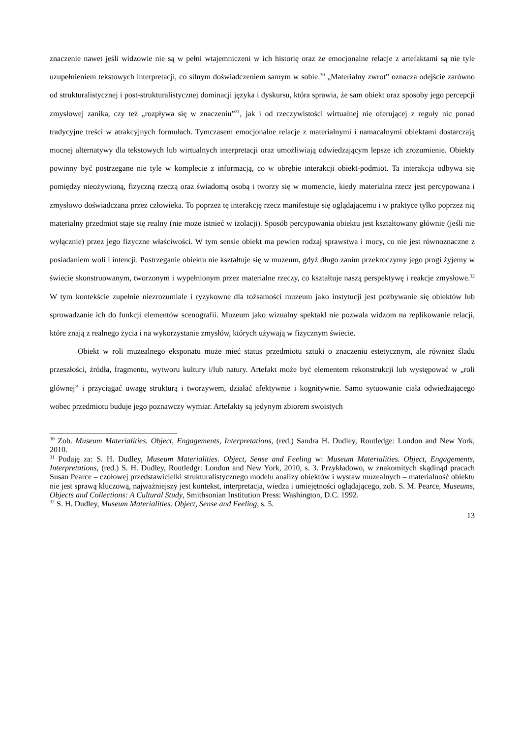znaczenie nawet jeśli widzowie nie są w pełni wtajemniczeni w ich historię oraz że emocjonalne relacje z artefaktami są nie tyle uzupełnieniem tekstowych interpretacji, co silnym doświadczeniem samym w sobie.<sup>30</sup> „Materialny zwrot” oznacza odejście zarówno od strukturalistycznej i post-strukturalistycznej dominacji języka i dyskursu, która sprawia, że sam obiekt oraz sposoby jego percepcji zmysłowej zanika, czy też „rozpływa się w znaczeniu”<sup>31</sup>, jak i od rzeczywistości wirtualnej nie oferującej z reguły nic ponad tradycyjne treści w atrakcyjnych formułach. Tymczasem emocjonalne relacje z materialnymi i namacalnymi obiektami dostarczają mocnej alternatywy dla tekstowych lub wirtualnych interpretacji oraz umożliwiają odwiedzającym lepsze ich zrozumienie. Obiekty powinny być postrzegane nie tyle w komplecie z informacją, co w obrębie interakcji obiekt-podmiot. Ta interakcja odbywa się pomiędzy nieożywioną, fizyczną rzeczą oraz świadomą osobą i tworzy się w momencie, kiedy materialna rzecz jest percypowana i zmysłowo doświadczana przez człowieka. To poprzez tę interakcję rzecz manifestuje się oglądającemu i w praktyce tylko poprzez nią materialny przedmiot staje się realny (nie może istnieć w izolacji). Sposób percypowania obiektu jest kształtowany głównie (jeśli nie wyłącznie) przez jego fizyczne właściwości. W tym sensie obiekt ma pewien rodzaj sprawstwa i mocy, co nie jest równoznaczne z posiadaniem woli i intencji. Postrzeganie obiektu nie kształtuje się w muzeum, gdyż długo zanim przekroczymy jego progi żyjemy w świecie skonstruowanym, tworzonym i wypełnionym przez materialne rzeczy, co kształtuje naszą perspektywę i reakcje zmysłowe.<sup>32</sup> W tym kontekście zupełnie niezrozumiale i ryzykowne dla tożsamości muzeum jako instytucji jest pozbywanie się obiektów lub sprowadzanie ich do funkcji elementów scenografii. Muzeum jako wizualny spektakl nie pozwala widzom na replikowanie relacji, które znają z realnego życia i na wykorzystanie zmysłów, których używają w fizycznym świecie.
Obiekt w roli muzealnego eksponatu może mieć status przedmiotu sztuki o znaczeniu estetycznym, ale również śladu przeszłości, źródła, fragmentu, wytworu kultury i/lub natury. Artefakt może być elementem rekonstrukcji lub występować w „roli głównej” i przyciągać uwagę strukturą i tworzywem, działać afektywnie i kognitywnie. Samo sytuowanie ciała odwiedzającego wobec przedmiotu buduje jego poznawczy wymiar. Artefakty są jedynym zbiorem swoistych
<sup>30</sup> Zob. Museum Materialities. Object, Engagements, Interpretations, (red.) Sandra H. Dudley, Routledge: London and New York, 2010.
<sup>31</sup> Podaję za: S. H. Dudley, Museum Materialities. Object, Sense and Feeling w: Museum Materialities. Object, Engagements, Interpretations, (red.) S. H. Dudley, Routledgr: London and New York, 2010, s. 3. Przykładowo, w znakomitych skądinąd pracach Susan Pearce – czołowej przedstawicielki strukturalistycznego modelu analizy obiektów i wystaw muzealnych – materialność obiektu nie jest sprawą kluczową, najważniejszy jest kontekst, interpretacja, wiedza i umiejętności oglądającego, zob. S. M. Pearce, Museums, Objects and Collections: A Cultural Study, Smithsonian Institution Press: Washington, D.C. 1992.
<sup>32</sup> S. H. Dudley, Museum Materialities. Object, Sense and Feeling, s. 5.
13